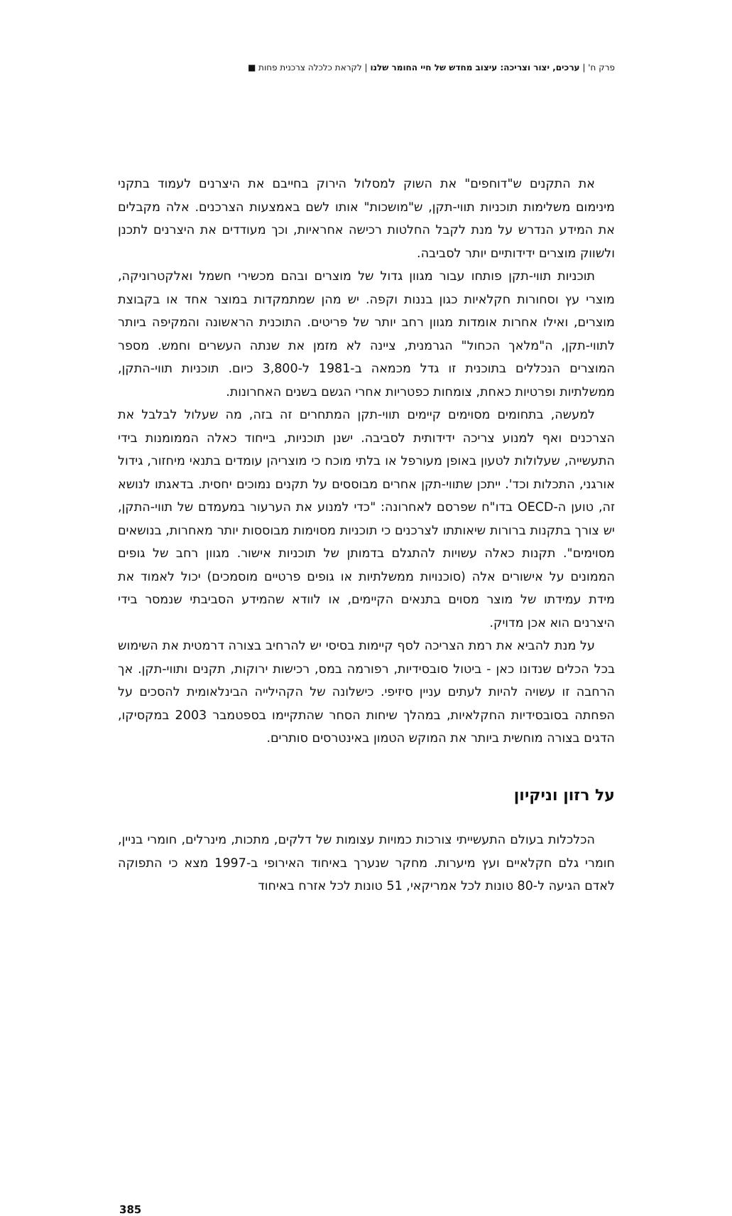פרק ח' | ערכים, יצור וצריכה: עיצוב מחדש של חיי החומר שלנו | לקראת כלכלה צרכנית פחות ■
את התקנים ש"דוחפים" את השוק למסלול הירוק בחייבם את היצרנים לעמוד בתקני מינימום משלימות תוכניות תווי-תקן, ש"מושכות" אותו לשם באמצעות הצרכנים. אלה מקבלים את המידע הנדרש על מנת לקבל החלטות רכישה אחראיות, וכך מעודדים את היצרנים לתכנן ולשווק מוצרים ידידותיים יותר לסביבה.
תוכניות תווי-תקן פותחו עבור מגוון גדול של מוצרים ובהם מכשירי חשמל ואלקטרוניקה, מוצרי עץ וסחורות חקלאיות כגון בננות וקפה. יש מהן שמתמקדות במוצר אחד או בקבוצת מוצרים, ואילו אחרות אומדות מגוון רחב יותר של פריטים. התוכנית הראשונה והמקיפה ביותר לתווי-תקן, ה"מלאך הכחול" הגרמנית, ציינה לא מזמן את שנתה העשרים וחמש. מספר המוצרים הנכללים בתוכנית זו גדל מכמאה ב-1981 ל-3,800 כיום. תוכניות תווי-התקן, ממשלתיות ופרטיות כאחת, צומחות כפטריות אחרי הגשם בשנים האחרונות.
למעשה, בתחומים מסוימים קיימים תווי-תקן המתחרים זה בזה, מה שעלול לבלבל את הצרכנים ואף למנוע צריכה ידידותית לסביבה. ישנן תוכניות, בייחוד כאלה הממומנות בידי התעשייה, שעלולות לטעון באופן מעורפל או בלתי מוכח כי מוצריהן עומדים בתנאי מיחזור, גידול אורגני, התכלות וכד'. ייתכן שתווי-תקן אחרים מבוססים על תקנים נמוכים יחסית. בדאגתו לנושא זה, טוען ה-OECD בדו"ח שפרסם לאחרונה: "כדי למנוע את הערעור במעמדם של תווי-התקן, יש צורך בתקנות ברורות שיאותתו לצרכנים כי תוכניות מסוימות מבוססות יותר מאחרות, בנושאים מסוימים". תקנות כאלה עשויות להתגלם בדמותן של תוכניות אישור. מגוון רחב של גופים הממונים על אישורים אלה (סוכנויות ממשלתיות או גופים פרטיים מוסמכים) יכול לאמוד את מידת עמידתו של מוצר מסוים בתנאים הקיימים, או לוודא שהמידע הסביבתי שנמסר בידי היצרנים הוא אכן מדויק.
על מנת להביא את רמת הצריכה לסף קיימות בסיסי יש להרחיב בצורה דרמטית את השימוש בכל הכלים שנדונו כאן - ביטול סובסידיות, רפורמה במס, רכישות ירוקות, תקנים ותווי-תקן. אך הרחבה זו עשויה להיות לעתים עניין סיזיפי. כישלונה של הקהילייה הבינלאומית להסכים על הפחתה בסובסידיות החקלאיות, במהלך שיחות הסחר שהתקיימו בספטמבר 2003 במקסיקו, הדגים בצורה מוחשית ביותר את המוקש הטמון באינטרסים סותרים.
על רזון וניקיון
הכלכלות בעולם התעשייתי צורכות כמויות עצומות של דלקים, מתכות, מינרלים, חומרי בניין, חומרי גלם חקלאיים ועץ מיערות. מחקר שנערך באיחוד האירופי ב-1997 מצא כי התפוקה לאדם הגיעה ל-80 טונות לכל אמריקאי, 51 טונות לכל אזרח באיחוד
385